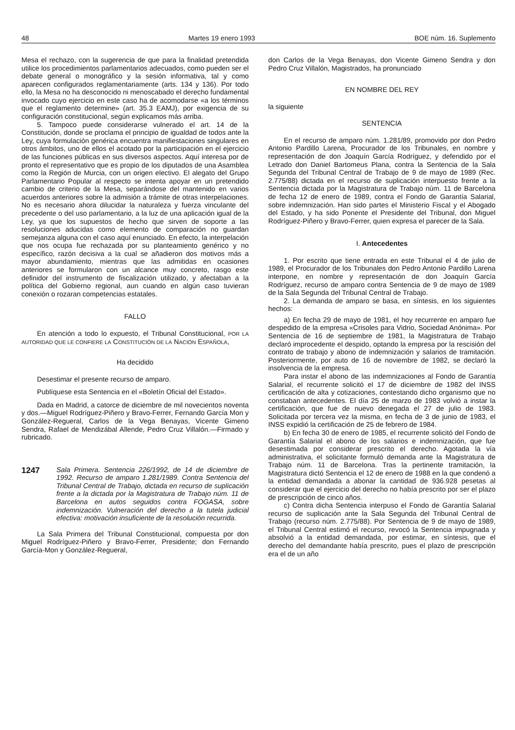48 Martes 19 enero 1993 BOE núm. 16. Suplemento
Mesa el rechazo, con la sugerencia de que para la finalidad pretendida utilice los procedimientos parlamentarios adecuados, como pueden ser el debate general o monográfico y la sesión informativa, tal y como aparecen configurados reglamentariamente (arts. 134 y 136). Por todo ello, la Mesa no ha desconocido ni menoscabado el derecho fundamental invocado cuyo ejercicio en este caso ha de acomodarse «a los términos que el reglamento determine» (art. 35.3 EAMJ), por exigencia de su configuración constitucional, según explicamos más arriba.
5. Tampoco puede considerarse vulnerado el art. 14 de la Constitución, donde se proclama el principio de igualdad de todos ante la Ley, cuya formulación genérica encuentra manifiestaciones singulares en otros ámbitos, uno de ellos el acotado por la participación en el ejercicio de las funciones públicas en sus diversos aspectos. Aquí interesa por de pronto el representativo que es propio de los diputados de una Asamblea como la Región de Murcia, con un origen electivo. El alegato del Grupo Parlamentario Popular al respecto se intenta apoyar en un pretendido cambio de criterio de la Mesa, separándose del mantenido en varios acuerdos anteriores sobre la admisión a trámite de otras interpelaciones. No es necesario ahora dilucidar la naturaleza y fuerza vinculante del precedente o del uso parlamentario, a la luz de una aplicación igual de la Ley, ya que los supuestos de hecho que sirven de soporte a las resoluciones aducidas como elemento de comparación no guardan semejanza alguna con el caso aquí enunciado. En efecto, la interpelación que nos ocupa fue rechazada por su planteamiento genérico y no específico, razón decisiva a la cual se añadieron dos motivos más a mayor abundamiento, mientras que las admitidas en ocasiones anteriores se formularon con un alcance muy concreto, rasgo este definidor del instrumento de fiscalización utilizado, y afectaban a la política del Gobierno regional, aun cuando en algún caso tuvieran conexión o rozaran competencias estatales.
FALLO
En atención a todo lo expuesto, el Tribunal Constitucional, POR LA AUTORIDAD QUE LE CONFIERE LA CONSTITUCIÓN DE LA NACIÓN ESPAÑOLA,
Ha decidido
Desestimar el presente recurso de amparo.
Publíquese esta Sentencia en el «Boletín Oficial del Estado».
Dada en Madrid, a catorce de diciembre de mil novecientos noventa y dos.—Miguel Rodríguez-Piñero y Bravo-Ferrer, Fernando García Mon y González-Regueral, Carlos de la Vega Benayas, Vicente Gimeno Sendra, Rafael de Mendizábal Allende, Pedro Cruz Villalón.—Firmado y rubricado.
1247 Sala Primera. Sentencia 226/1992, de 14 de diciembre de 1992. Recurso de amparo 1.281/1989. Contra Sentencia del Tribunal Central de Trabajo, dictada en recurso de suplicación frente a la dictada por la Magistratura de Trabajo núm. 11 de Barcelona en autos seguidos contra FOGASA, sobre indemnización. Vulneración del derecho a la tutela judicial efectiva: motivación insuficiente de la resolución recurrida.
La Sala Primera del Tribunal Constitucional, compuesta por don Miguel Rodríguez-Piñero y Bravo-Ferrer, Presidente; don Fernando García-Mon y González-Regueral,
don Carlos de la Vega Benayas, don Vicente Gimeno Sendra y don Pedro Cruz Villalón, Magistrados, ha pronunciado
EN NOMBRE DEL REY
la siguiente
SENTENCIA
En el recurso de amparo núm. 1.281/89, promovido por don Pedro Antonio Pardillo Larena, Procurador de los Tribunales, en nombre y representación de don Joaquín García Rodríguez, y defendido por el Letrado don Daniel Bartomeus Plana, contra la Sentencia de la Sala Segunda del Tribunal Central de Trabajo de 9 de mayo de 1989 (Rec. 2.775/88) dictada en el recurso de suplicación interpuesto frente a la Sentencia dictada por la Magistratura de Trabajo núm. 11 de Barcelona de fecha 12 de enero de 1989, contra el Fondo de Garantía Salarial, sobre indemnización. Han sido partes el Ministerio Fiscal y el Abogado del Estado, y ha sido Ponente el Presidente del Tribunal, don Miguel Rodríguez-Piñero y Bravo-Ferrer, quien expresa el parecer de la Sala.
I. Antecedentes
1. Por escrito que tiene entrada en este Tribunal el 4 de julio de 1989, el Procurador de los Tribunales don Pedro Antonio Pardillo Larena interpone, en nombre y representación de don Joaquín García Rodríguez, recurso de amparo contra Sentencia de 9 de mayo de 1989 de la Sala Segunda del Tribunal Central de Trabajo.
2. La demanda de amparo se basa, en síntesis, en los siguientes hechos:
a) En fecha 29 de mayo de 1981, el hoy recurrente en amparo fue despedido de la empresa «Crisoles para Vidrio, Sociedad Anónima». Por Sentencia de 16 de septiembre de 1981, la Magistratura de Trabajo declaró improcedente el despido, optando la empresa por la rescisión del contrato de trabajo y abono de indemnización y salarios de tramitación. Posteriormente, por auto de 16 de noviembre de 1982, se declaró la insolvencia de la empresa.
Para instar el abono de las indemnizaciones al Fondo de Garantía Salarial, el recurrente solicitó el 17 de diciembre de 1982 del INSS certificación de alta y cotizaciones, contestando dicho organismo que no constaban antecedentes. El día 25 de marzo de 1983 volvió a instar la certificación, que fue de nuevo denegada el 27 de julio de 1983. Solicitada por tercera vez la misma, en fecha de 3 de junio de 1983, el INSS expidió la certificación de 25 de febrero de 1984.
b) En fecha 30 de enero de 1985, el recurrente solicitó del Fondo de Garantía Salarial el abono de los salarios e indemnización, que fue desestimada por considerar prescrito el derecho. Agotada la vía administrativa, el solicitante formuló demanda ante la Magistratura de Trabajo núm. 11 de Barcelona. Tras la pertinente tramitación, la Magistratura dictó Sentencia el 12 de enero de 1988 en la que condenó a la entidad demandada a abonar la cantidad de 936.928 pesetas al considerar que el ejercicio del derecho no había prescrito por ser el plazo de prescripción de cinco años.
c) Contra dicha Sentencia interpuso el Fondo de Garantía Salarial recurso de suplicación ante la Sala Segunda del Tribunal Central de Trabajo (recurso núm. 2.775/88). Por Sentencia de 9 de mayo de 1989, el Tribunal Central estimó el recurso, revocó la Sentencia impugnada y absolvió a la entidad demandada, por estimar, en síntesis, que el derecho del demandante había prescrito, pues el plazo de prescripción era el de un año